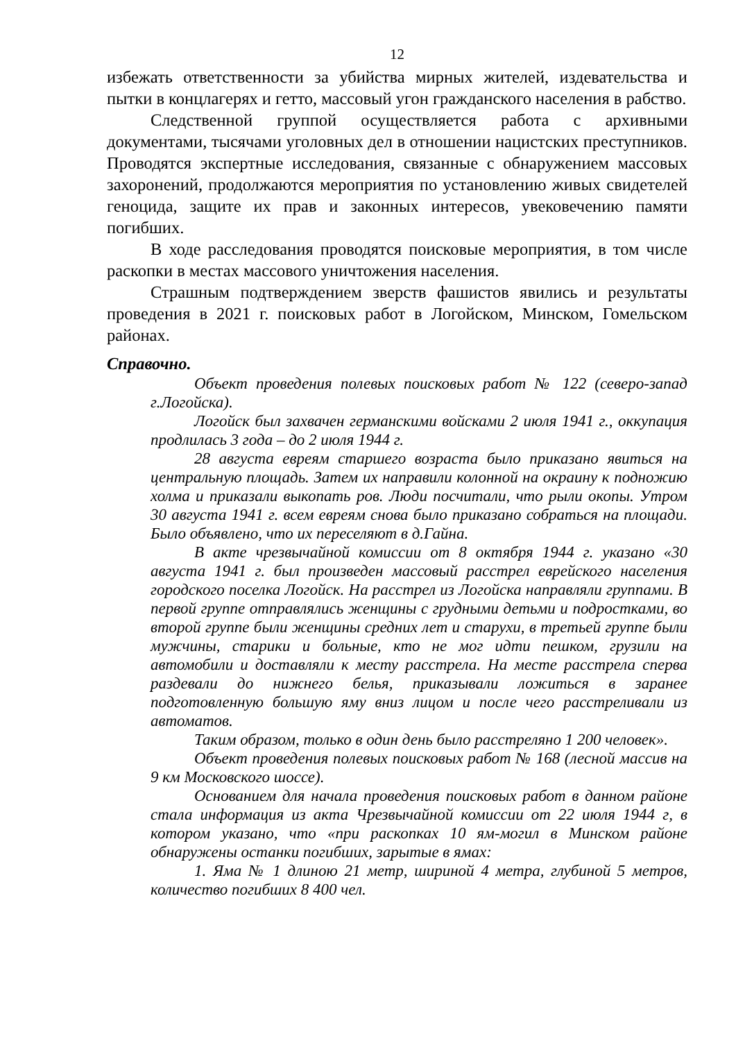12
избежать ответственности за убийства мирных жителей, издевательства и пытки в концлагерях и гетто, массовый угон гражданского населения в рабство.
Следственной группой осуществляется работа с архивными документами, тысячами уголовных дел в отношении нацистских преступников. Проводятся экспертные исследования, связанные с обнаружением массовых захоронений, продолжаются мероприятия по установлению живых свидетелей геноцида, защите их прав и законных интересов, увековечению памяти погибших.
В ходе расследования проводятся поисковые мероприятия, в том числе раскопки в местах массового уничтожения населения.
Страшным подтверждением зверств фашистов явились и результаты проведения в 2021 г. поисковых работ в Логойском, Минском, Гомельском районах.
Справочно.
Объект проведения полевых поисковых работ № 122 (северо-запад г.Логойска).
Логойск был захвачен германскими войсками 2 июля 1941 г., оккупация продлилась 3 года – до 2 июля 1944 г.
28 августа евреям старшего возраста было приказано явиться на центральную площадь. Затем их направили колонной на окраину к подножию холма и приказали выкопать ров. Люди посчитали, что рыли окопы. Утром 30 августа 1941 г. всем евреям снова было приказано собраться на площади. Было объявлено, что их переселяют в д.Гайна.
В акте чрезвычайной комиссии от 8 октября 1944 г. указано «30 августа 1941 г. был произведен массовый расстрел еврейского населения городского поселка Логойск. На расстрел из Логойска направляли группами. В первой группе отправлялись женщины с грудными детьми и подростками, во второй группе были женщины средних лет и старухи, в третьей группе были мужчины, старики и больные, кто не мог идти пешком, грузили на автомобили и доставляли к месту расстрела. На месте расстрела сперва раздевали до нижнего белья, приказывали ложиться в заранее подготовленную большую яму вниз лицом и после чего расстреливали из автоматов.
Таким образом, только в один день было расстреляно 1 200 человек».
Объект проведения полевых поисковых работ № 168 (лесной массив на 9 км Московского шоссе).
Основанием для начала проведения поисковых работ в данном районе стала информация из акта Чрезвычайной комиссии от 22 июля 1944 г, в котором указано, что «при раскопках 10 ям-могил в Минском районе обнаружены останки погибших, зарытые в ямах:
1. Яма № 1 длиною 21 метр, шириной 4 метра, глубиной 5 метров, количество погибших 8 400 чел.